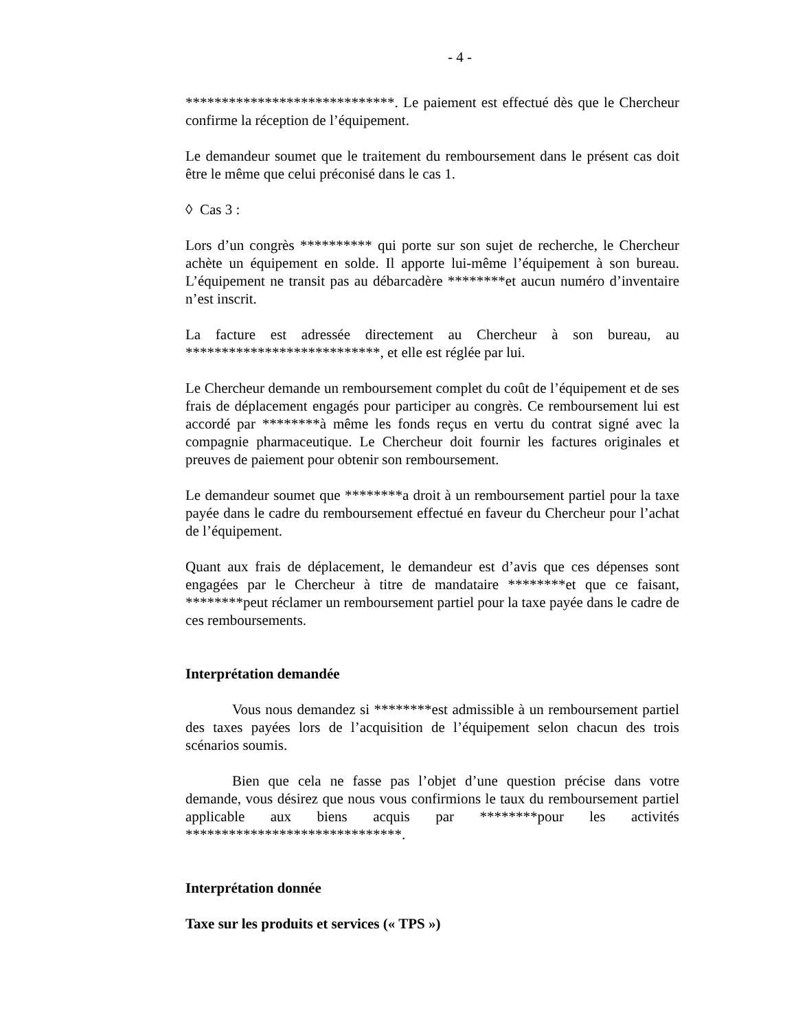- 4 -
*****************************. Le paiement est effectué dès que le Chercheur confirme la réception de l’équipement.
Le demandeur soumet que le traitement du remboursement dans le présent cas doit être le même que celui préconisé dans le cas 1.
◊ Cas 3 :
Lors d’un congrès ********** qui porte sur son sujet de recherche, le Chercheur achète un équipement en solde. Il apporte lui-même l’équipement à son bureau. L’équipement ne transit pas au débarcadère ********et aucun numéro d’inventaire n’est inscrit.
La facture est adressée directement au Chercheur à son bureau, au ***************************, et elle est réglée par lui.
Le Chercheur demande un remboursement complet du coût de l’équipement et de ses frais de déplacement engagés pour participer au congrès. Ce remboursement lui est accordé par ********à même les fonds reçus en vertu du contrat signé avec la compagnie pharmaceutique. Le Chercheur doit fournir les factures originales et preuves de paiement pour obtenir son remboursement.
Le demandeur soumet que ********a droit à un remboursement partiel pour la taxe payée dans le cadre du remboursement effectué en faveur du Chercheur pour l’achat de l’équipement.
Quant aux frais de déplacement, le demandeur est d’avis que ces dépenses sont engagées par le Chercheur à titre de mandataire ********et que ce faisant, ********peut réclamer un remboursement partiel pour la taxe payée dans le cadre de ces remboursements.
Interprétation demandée
Vous nous demandez si ********est admissible à un remboursement partiel des taxes payées lors de l’acquisition de l’équipement selon chacun des trois scénarios soumis.
Bien que cela ne fasse pas l’objet d’une question précise dans votre demande, vous désirez que nous vous confirmions le taux du remboursement partiel applicable aux biens acquis par ********pour les activités ******************************.
Interprétation donnée
Taxe sur les produits et services (« TPS »)